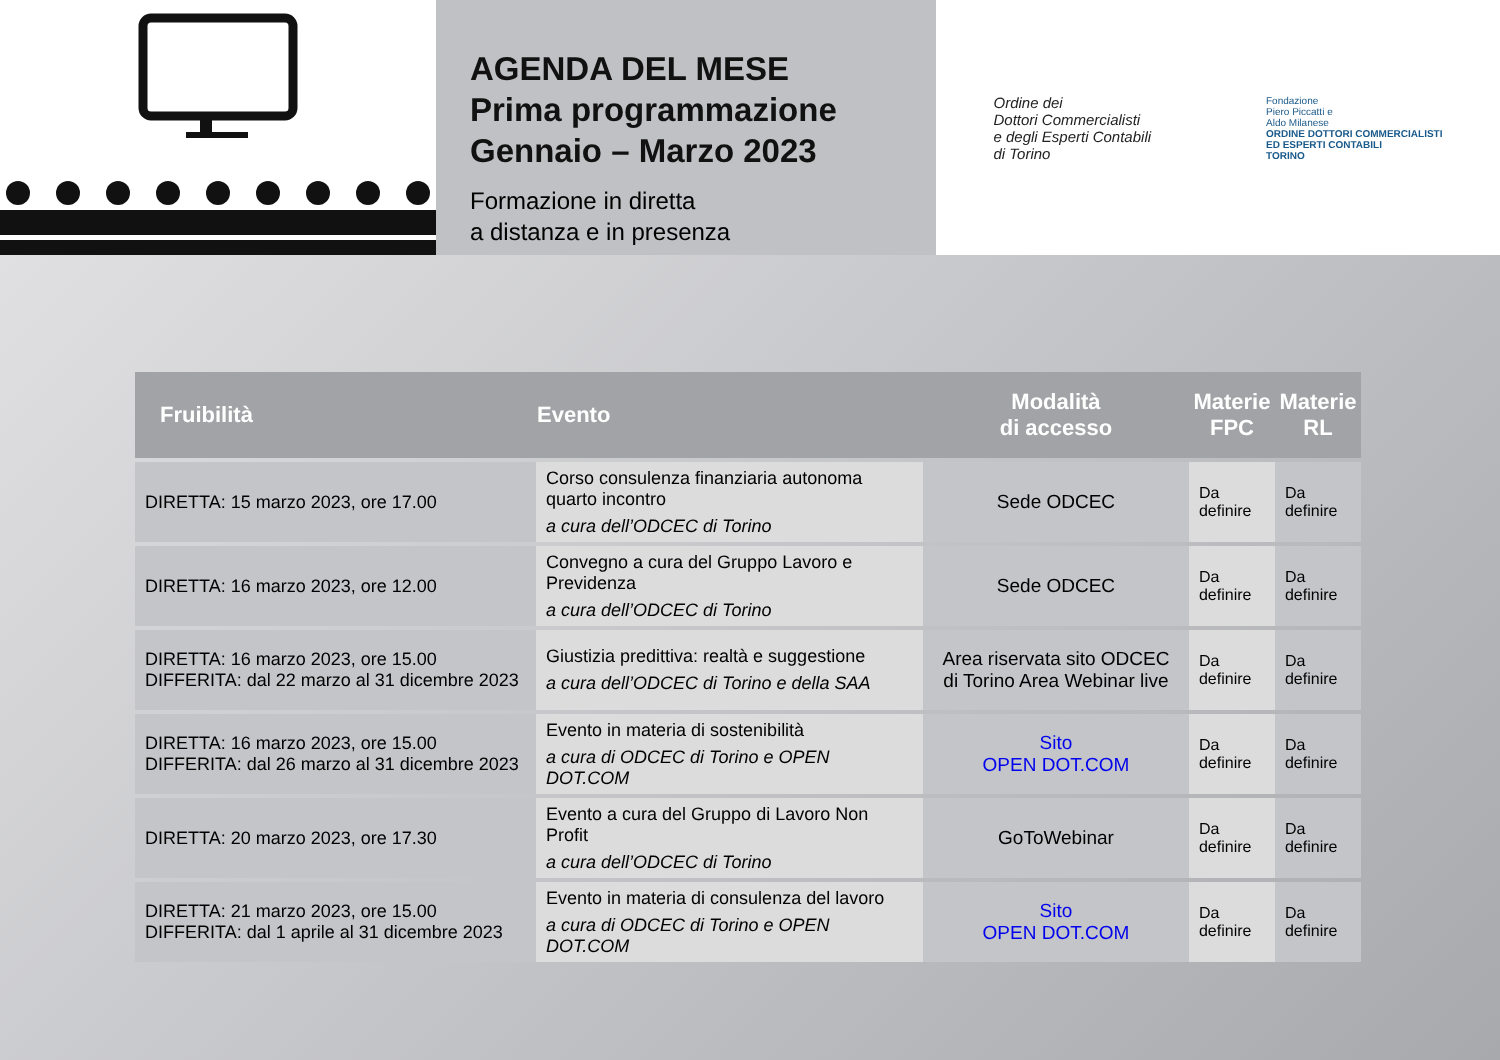AGENDA DEL MESE
Prima programmazione
Gennaio – Marzo 2023
Formazione in diretta
a distanza e in presenza
Ordine dei
Dottori Commercialisti
e degli Esperti Contabili
di Torino
Fondazione
Piero Piccatti e
Aldo Milanese
ORDINE DOTTORI COMMERCIALISTI
ED ESPERTI CONTABILI
TORINO
| Fruibilità | Evento | Modalità di accesso | Materie FPC | Materie RL |
| --- | --- | --- | --- | --- |
| DIRETTA: 15 marzo 2023, ore 17.00 | Corso consulenza finanziaria autonoma quarto incontro a cura dell’ODCEC di Torino | Sede ODCEC | Da definire | Da definire |
| DIRETTA: 16 marzo 2023, ore 12.00 | Convegno a cura del Gruppo Lavoro e Previdenza a cura dell’ODCEC di Torino | Sede ODCEC | Da definire | Da definire |
| DIRETTA: 16 marzo 2023, ore 15.00 DIFFERITA: dal 22 marzo al 31 dicembre 2023 | Giustizia predittiva: realtà e suggestione a cura dell’ODCEC di Torino e della SAA | Area riservata sito ODCEC di Torino Area Webinar live | Da definire | Da definire |
| DIRETTA: 16 marzo 2023, ore 15.00 DIFFERITA: dal 26 marzo al 31 dicembre 2023 | Evento in materia di sostenibilità a cura di ODCEC di Torino e OPEN DOT.COM | Sito OPEN DOT.COM | Da definire | Da definire |
| DIRETTA: 20 marzo 2023, ore 17.30 | Evento a cura del Gruppo di Lavoro Non Profit a cura dell’ODCEC di Torino | GoToWebinar | Da definire | Da definire |
| DIRETTA: 21 marzo 2023, ore 15.00 DIFFERITA: dal 1 aprile al 31 dicembre 2023 | Evento in materia di consulenza del lavoro a cura di ODCEC di Torino e OPEN DOT.COM | Sito OPEN DOT.COM | Da definire | Da definire |